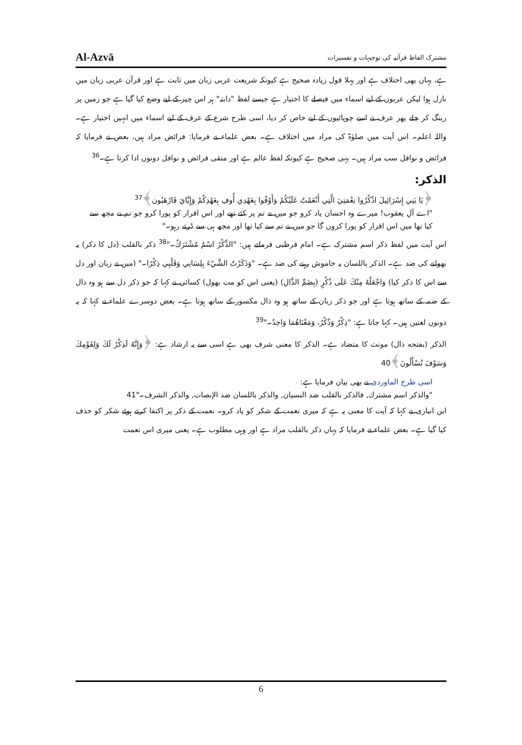Al-Azvā مشترک الفاظ قرآنیہ کی توجیہات و تفسیرات
ہے، یہاں بھی اختلاف ہے اور پہلا قول زیادہ صحیح ہے کیونکہ شریعت عربی زبان میں ثابت ہے اور قرآن عربی زبان میں نازل ہوا لیکن عربوں کے لیے اسماء میں فیصلے کا اختیار ہے جیسے لفظ "دابتہ" ہر اس چیز کے لیے وضع کیا گیا ہے جو زمین پر رینگ کر چلے پھر عرف نے اسے چوپائیوں کے لیے خاص کر دیا، اسی طرح شرع کے عرف کے لیے اسماء میں انہیں اختیار ہے۔ واللہ اعلم۔ اس آیت میں صلوٰۃ کی مراد میں اختلاف ہے۔ بعض علماء نے فرمایا: فرائض مراد ہیں، بعض نے فرمایا کہ فرائض و نوافل سب مراد ہیں۔ یہی صحیح ہے کیونکہ لفظ عالم ہے اور متقی فرائض و نوافل دونوں ادا کرتا ہے۔<sup>36</sup>
الذکر:
﴿يَا بَنِي إِسْرَائِيلَ اذْكُرُوا نِعْمَتِيَ الَّتِي أَنْعَمْتُ عَلَيْكُمْ وَأَوْفُوا بِعَهْدِي أُوفِ بِعَهْدِكُمْ وَإِيَّايَ فَارْهَبُون﴾<sup>37</sup>
"اے آلِ یعقوب! میرے وہ احسان یاد کرو جو میں نے تم پر کئے تھے اور اس اقرار کو پورا کرو جو تم نے مجھ سے کیا تھا میں اس اقرار کو پورا کروں گا جو میں نے تم سے کیا تھا اور مجھ ہی سے ڈرتے رہو۔"
اس آیت میں لفظ ذکر اسم مشترک ہے۔ امام قرطبی فرماتے ہیں: "الذِّكْرُ اسْمٌ مُشْتَرَكٌ۔"<sup>38</sup> ذکر بالقلب (دل کا ذکر) یہ بھولنے کی ضد ہے۔ الذکر باللسان یہ خاموش رہنے کی ضد ہے۔ "وَذَكَرْتُ الشَّيْءَ بِلِسَانِي وَقَلْبِي ذِكْرًا۔" (میں نے زبان اور دل سے اس کا ذکر کیا) وَاجْعَلْهُ مِنْكَ عَلَى ذُكْرٍ (بِضَمِّ الذَّالِ) (یعنی اس کو مت بھول) کسائی نے کہا کہ جو ذکر دل سے ہو وہ ذال کے ضمہ کے ساتھ ہوتا ہے اور جو ذکر زبان کے ساتھ ہو وہ ذال مکسور کے ساتھ ہوتا ہے۔ بعض دوسرے علماء نے کہا کہ یہ دونوں لغتیں ہیں۔ کہا جاتا ہے: "ذِكْرٌ وَذُكْرٌ، وَمَعْنَاهُمَا وَاحِدٌ۔"<sup>39</sup>
الذکر (بفتحه ذال) مونث کا متضاد ہے۔ الذکر کا معنی شرف بھی ہے اسی سے یہ ارشاد ہے: ﴿وَإِنَّهُ لَذِكْرٌ لَكَ وَلِقَوْمِكَ وَسَوْفَ تُسْأَلُونَ﴾40
اسی طرح الماوردی نے بھی بیان فرمایا ہے:
"والذكر اسم مشترك, فالذكر بالقلب ضد النسيان, والذكر باللسان ضد الإنصات, والذكر الشرف۔"41
ابن انباری نے کہا کہ آیت کا معنی یہ ہے کہ میری نعمت کے شکر کو یاد کرو۔ نعمت کے ذکر پر اکتفا کرتے ہوئے شکر کو حذف کیا گیا ہے۔ بعض علماء نے فرمایا کہ یہاں ذکر بالقلب مراد ہے اور وہی مطلوب ہے۔ یعنی میری اس نعمت
6